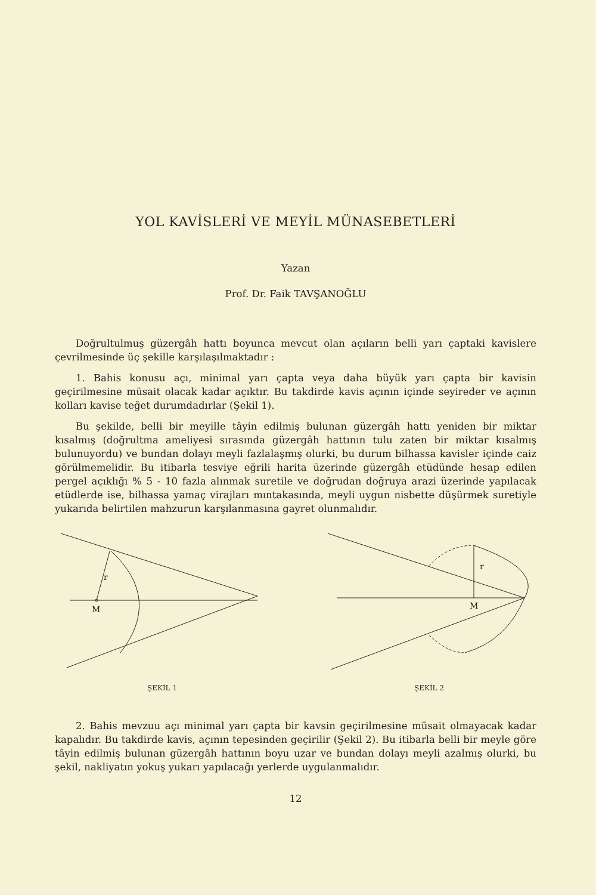YOL KAVİSLERİ VE MEYİL MÜNASEBETLERİ
Yazan
Prof. Dr. Faik TAVŞANOĞLU
Doğrultulmuş güzergâh hattı boyunca mevcut olan açıların belli yarı çaptaki kavislere çevrilmesinde üç şekille karşılaşılmaktadır :
1. Bahis konusu açı, minimal yarı çapta veya daha büyük yarı çapta bir kavisin geçirilmesine müsait olacak kadar açıktır. Bu takdirde kavis açının içinde seyireder ve açının kolları kavise teğet durumdadırlar (Şekil 1).
Bu şekilde, belli bir meyille tâyin edilmiş bulunan güzergâh hattı yeniden bir miktar kısalmış (doğrultma ameliyesi sırasında güzergâh hattının tulu zaten bir miktar kısalmış bulunuyordu) ve bundan dolayı meyli fazlalaşmış olurki, bu durum bilhassa kavisler içinde caiz görülmemelidir. Bu itibarla tesviye eğrili harita üzerinde güzergâh etüdünde hesap edilen pergel açıklığı % 5 - 10 fazla alınmak suretile ve doğrudan doğruya arazi üzerinde yapılacak etüdlerde ise, bilhassa yamaç virajları mıntakasında, meyli uygun nisbette düşürmek suretiyle yukarıda belirtilen mahzurun karşılanmasına gayret olunmalıdır.
M
r
ŞEKİL 1
M
r
ŞEKİL 2
2. Bahis mevzuu açı minimal yarı çapta bir kavsin geçirilmesine müsait olmayacak kadar kapalıdır. Bu takdirde kavis, açının tepesinden geçirilir (Şekil 2). Bu itibarla belli bir meyle göre tâyin edilmiş bulunan güzergâh hattının boyu uzar ve bundan dolayı meyli azalmış olurki, bu şekil, nakliyatın yokuş yukarı yapılacağı yerlerde uygulanmalıdır.
12